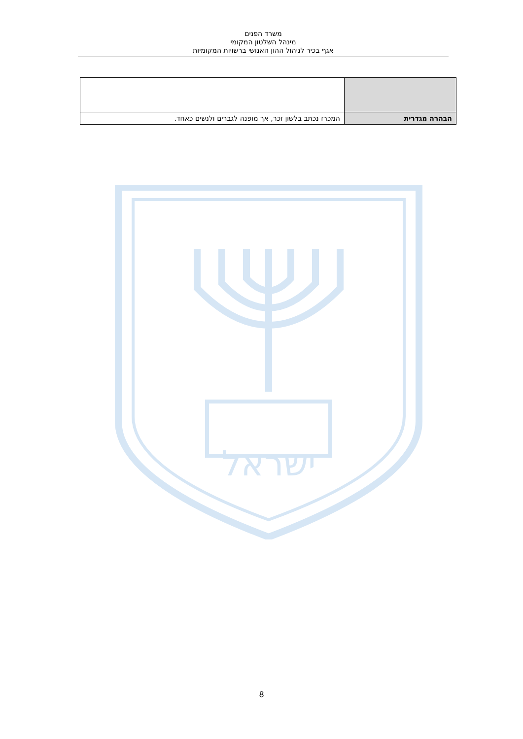משרד הפנים
מינהל השלטון המקומי
אגף בכיר לניהול ההון האנושי ברשויות המקומיות
| הבהרה מגדרית | המכרז נכתב בלשון זכר, אך מופנה לגברים ולנשים כאחד. |
ישראל
8